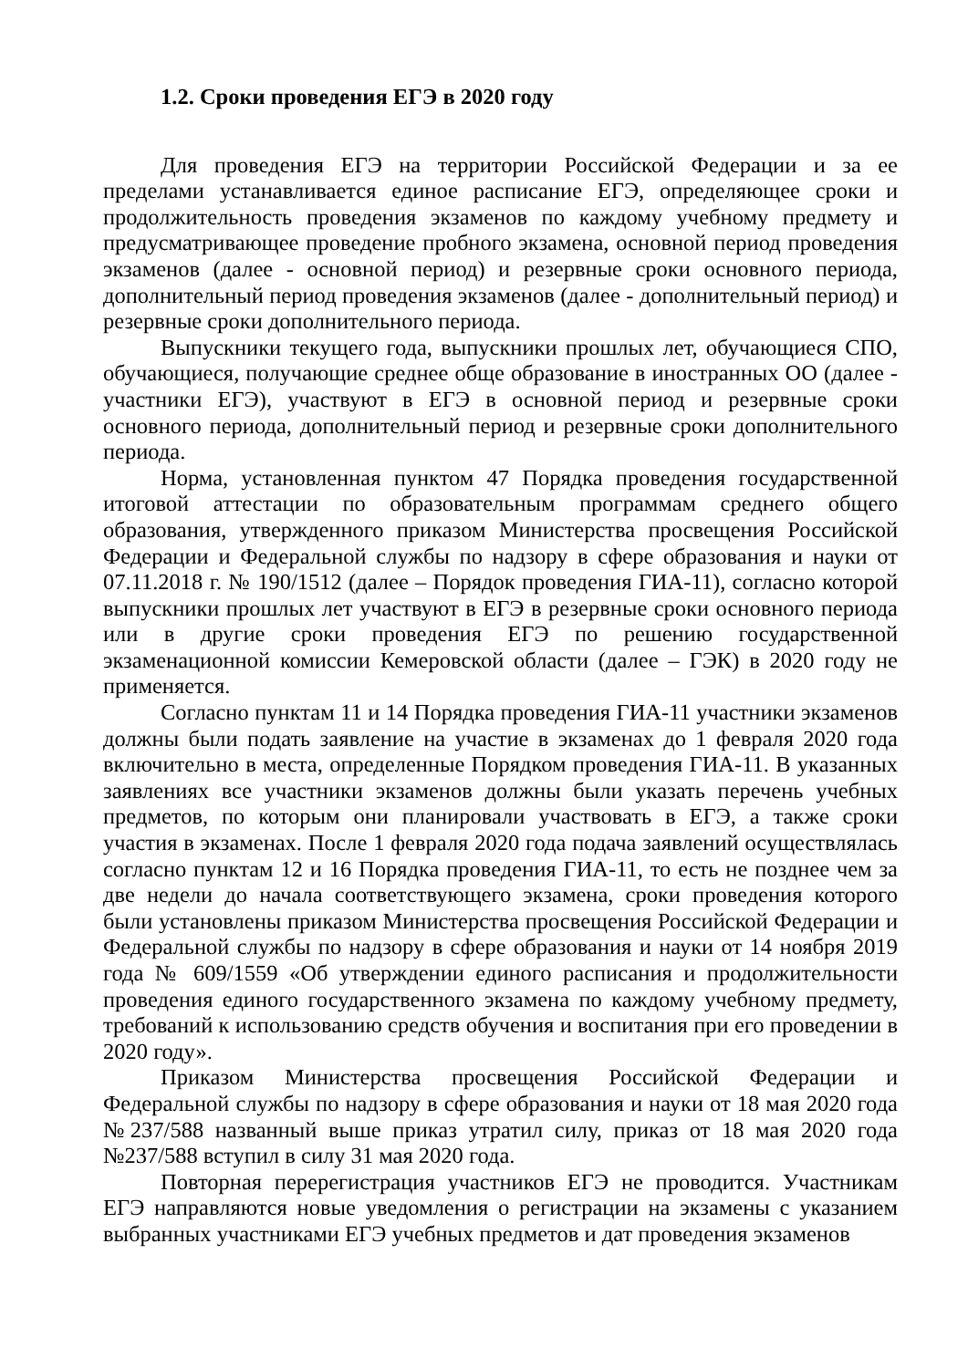1.2. Сроки проведения ЕГЭ в 2020 году
Для проведения ЕГЭ на территории Российской Федерации и за ее пределами устанавливается единое расписание ЕГЭ, определяющее сроки и продолжительность проведения экзаменов по каждому учебному предмету и предусматривающее проведение пробного экзамена, основной период проведения экзаменов (далее - основной период) и резервные сроки основного периода, дополнительный период проведения экзаменов (далее - дополнительный период) и резервные сроки дополнительного периода.
Выпускники текущего года, выпускники прошлых лет, обучающиеся СПО, обучающиеся, получающие среднее обще образование в иностранных ОО (далее - участники ЕГЭ), участвуют в ЕГЭ в основной период и резервные сроки основного периода, дополнительный период и резервные сроки дополнительного периода.
Норма, установленная пунктом 47 Порядка проведения государственной итоговой аттестации по образовательным программам среднего общего образования, утвержденного приказом Министерства просвещения Российской Федерации и Федеральной службы по надзору в сфере образования и науки от 07.11.2018 г. № 190/1512 (далее – Порядок проведения ГИА-11), согласно которой выпускники прошлых лет участвуют в ЕГЭ в резервные сроки основного периода или в другие сроки проведения ЕГЭ по решению государственной экзаменационной комиссии Кемеровской области (далее – ГЭК) в 2020 году не применяется.
Согласно пунктам 11 и 14 Порядка проведения ГИА-11 участники экзаменов должны были подать заявление на участие в экзаменах до 1 февраля 2020 года включительно в места, определенные Порядком проведения ГИА-11. В указанных заявлениях все участники экзаменов должны были указать перечень учебных предметов, по которым они планировали участвовать в ЕГЭ, а также сроки участия в экзаменах. После 1 февраля 2020 года подача заявлений осуществлялась согласно пунктам 12 и 16 Порядка проведения ГИА-11, то есть не позднее чем за две недели до начала соответствующего экзамена, сроки проведения которого были установлены приказом Министерства просвещения Российской Федерации и Федеральной службы по надзору в сфере образования и науки от 14 ноября 2019 года № 609/1559 «Об утверждении единого расписания и продолжительности проведения единого государственного экзамена по каждому учебному предмету, требований к использованию средств обучения и воспитания при его проведении в 2020 году».
Приказом Министерства просвещения Российской Федерации и Федеральной службы по надзору в сфере образования и науки от 18 мая 2020 года №237/588 названный выше приказ утратил силу, приказ от 18 мая 2020 года №237/588 вступил в силу 31 мая 2020 года.
Повторная перерегистрация участников ЕГЭ не проводится. Участникам ЕГЭ направляются новые уведомления о регистрации на экзамены с указанием выбранных участниками ЕГЭ учебных предметов и дат проведения экзаменов